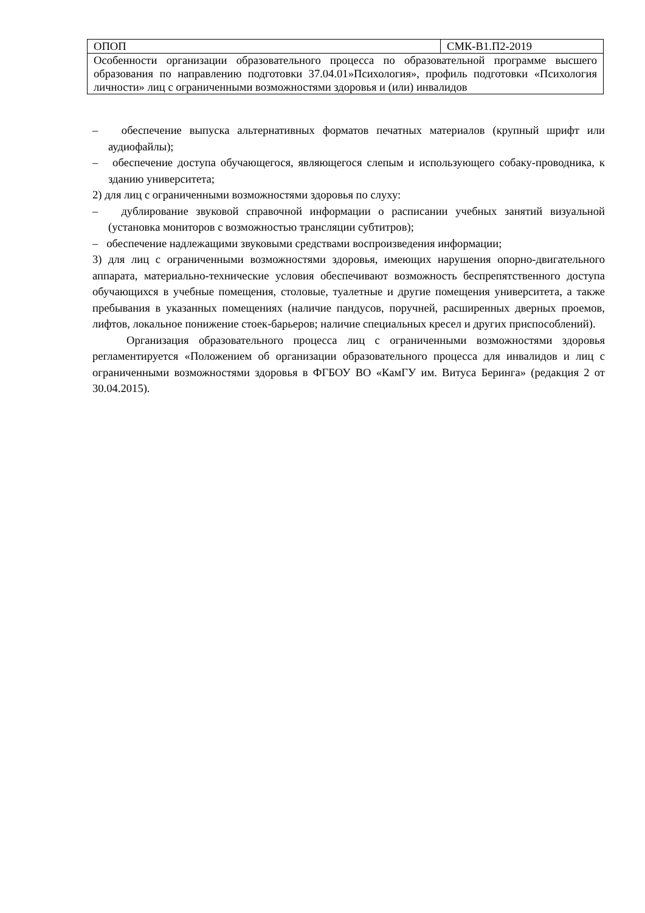| ОПОП | СМК-В1.П2-2019 |
| Особенности организации образовательного процесса по образовательной программе высшего образования по направлению подготовки 37.04.01»Психология», профиль подготовки «Психология личности» лиц с ограниченными возможностями здоровья и (или) инвалидов | |
– обеспечение выпуска альтернативных форматов печатных материалов (крупный шрифт или аудиофайлы);
– обеспечение доступа обучающегося, являющегося слепым и использующего собаку-проводника, к зданию университета;
2) для лиц с ограниченными возможностями здоровья по слуху:
– дублирование звуковой справочной информации о расписании учебных занятий визуальной (установка мониторов с возможностью трансляции субтитров);
– обеспечение надлежащими звуковыми средствами воспроизведения информации;
3) для лиц с ограниченными возможностями здоровья, имеющих нарушения опорно-двигательного аппарата, материально-технические условия обеспечивают возможность беспрепятственного доступа обучающихся в учебные помещения, столовые, туалетные и другие помещения университета, а также пребывания в указанных помещениях (наличие пандусов, поручней, расширенных дверных проемов, лифтов, локальное понижение стоек-барьеров; наличие специальных кресел и других приспособлений).
Организация образовательного процесса лиц с ограниченными возможностями здоровья регламентируется «Положением об организации образовательного процесса для инвалидов и лиц с ограниченными возможностями здоровья в ФГБОУ ВО «КамГУ им. Витуса Беринга» (редакция 2 от 30.04.2015).